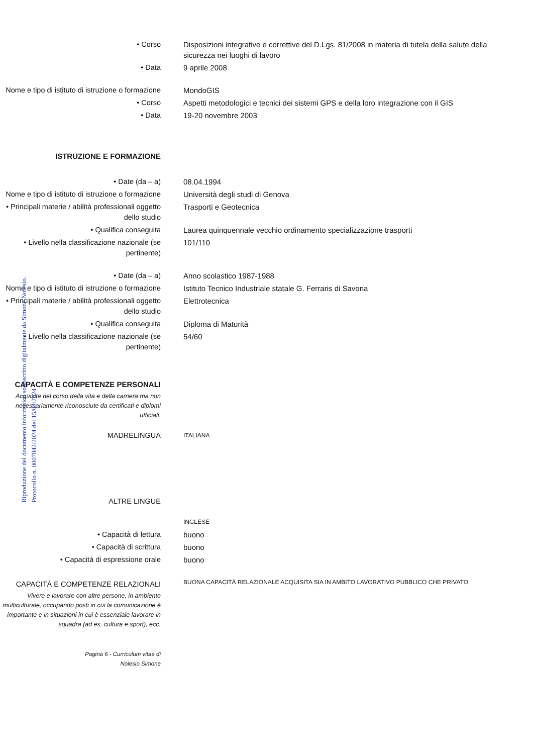Riproduzione del documento informatico sottoscritto digitalmente da Simone Nolesio.
Protocollo n. 0007842/2024 del 15/02/2024
• Corso Disposizioni integrative e correttive del D.Lgs. 81/2008 in materia di tutela della salute della sicurezza nei luoghi di lavoro
• Data 9 aprile 2008
Nome e tipo di istituto di istruzione o formazione
MondoGIS
• Corso Aspetti metodologici e tecnici dei sistemi GPS e della loro integrazione con il GIS
• Data 19-20 novembre 2003
ISTRUZIONE E FORMAZIONE
• Date (da – a) 08.04.1994
Nome e tipo di istituto di istruzione o formazione
Università degli studi di Genova
• Principali materie / abilità professionali oggetto dello studio
Trasporti e Geotecnica
• Qualifica conseguita Laurea quinquennale vecchio ordinamento specializzazione trasporti
• Livello nella classificazione nazionale (se pertinente)
101/110
• Date (da – a) Anno scolastico 1987-1988
Nome e tipo di istituto di istruzione o formazione
Istituto Tecnico Industriale statale G. Ferraris di Savona
• Principali materie / abilità professionali oggetto dello studio
Elettrotecnica
• Qualifica conseguita Diploma di Maturità
• Livello nella classificazione nazionale (se pertinente)
54/60
CAPACITÀ E COMPETENZE PERSONALI
Acquisite nel corso della vita e della carriera ma non necessariamente riconosciute da certificati e diplomi ufficiali.
MADRELINGUA
ITALIANA
ALTRE LINGUE
INGLESE
• Capacità di lettura buono
• Capacità di scrittura buono
• Capacità di espressione orale buono
CAPACITÀ E COMPETENZE RELAZIONALI
BUONA CAPACITÀ RELAZIONALE ACQUISITA SIA IN AMBITO LAVORATIVO PUBBLICO CHE PRIVATO
Vivere e lavorare con altre persone, in ambiente multiculturale, occupando posti in cui la comunicazione è importante e in situazioni in cui è essenziale lavorare in squadra (ad es. cultura e sport), ecc.
Pagina 6 - Curriculum vitae di
Nolesio Simone